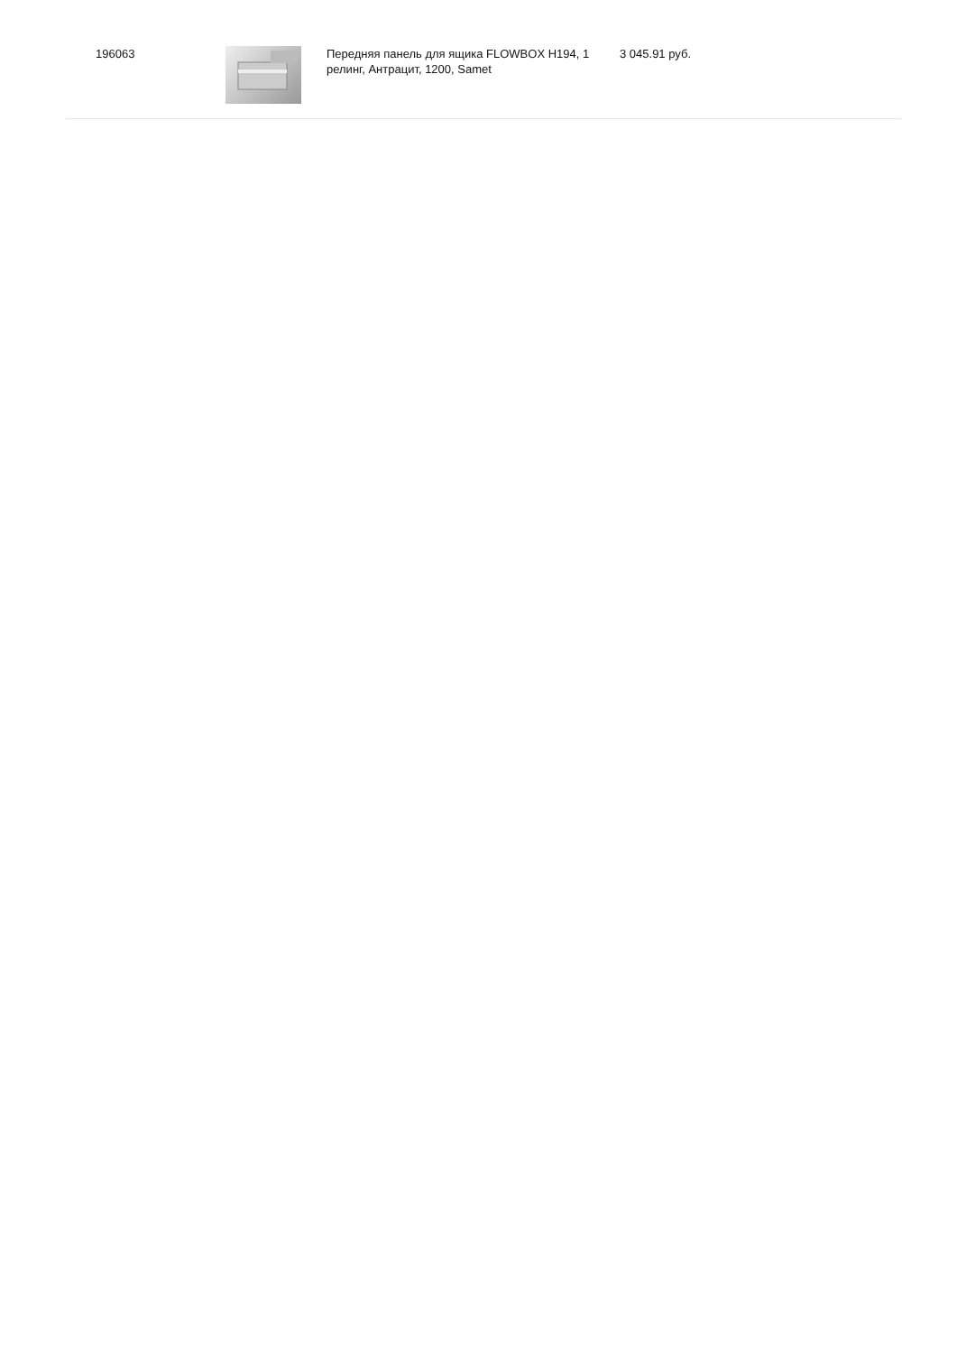| 196063 | | Передняя панель для ящика FLOWBOX H194, 1 релинг, Антрацит, 1200, Samet | 3 045.91 руб. |